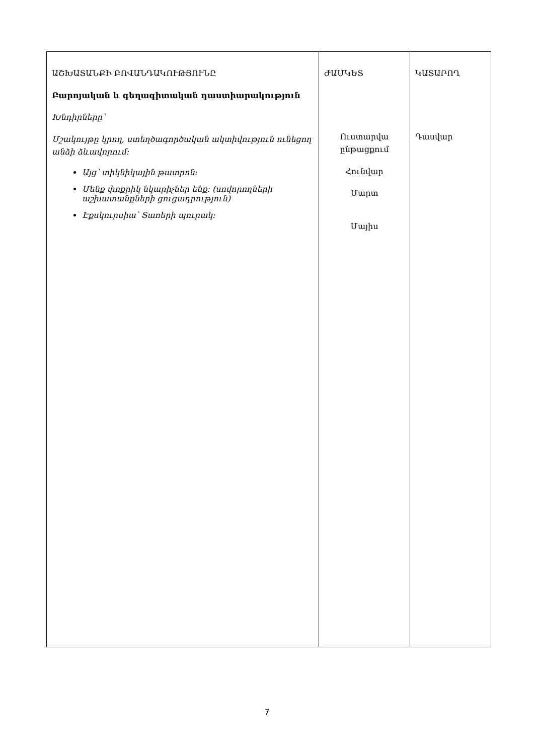| ԱՇԽԱՏԱՆՔԻ ԲՈՎԱՆԴԱԿՈՒԹՅՈՒՆԸ Բարոյական և գեղագիտական դաստիարակություն Խնդիրները՝ Մշակույթը կրող, ստեղծագործական ակտիվություն ունեցող անձի ձևավորում: Այց՝ տիկնիկային թատրոն: Մենք փոքրիկ նկարիչներ ենք: (սովորողների աշխատանքների ցուցադրություն) Էքսկուրսիա՝ Տառերի պուրակ: | ԺԱՄԿԵՏ Ուստարվա ընթացքում Հունվար Մարտ Մայիս | ԿԱՏԱՐՈՂ Դասվար |
7